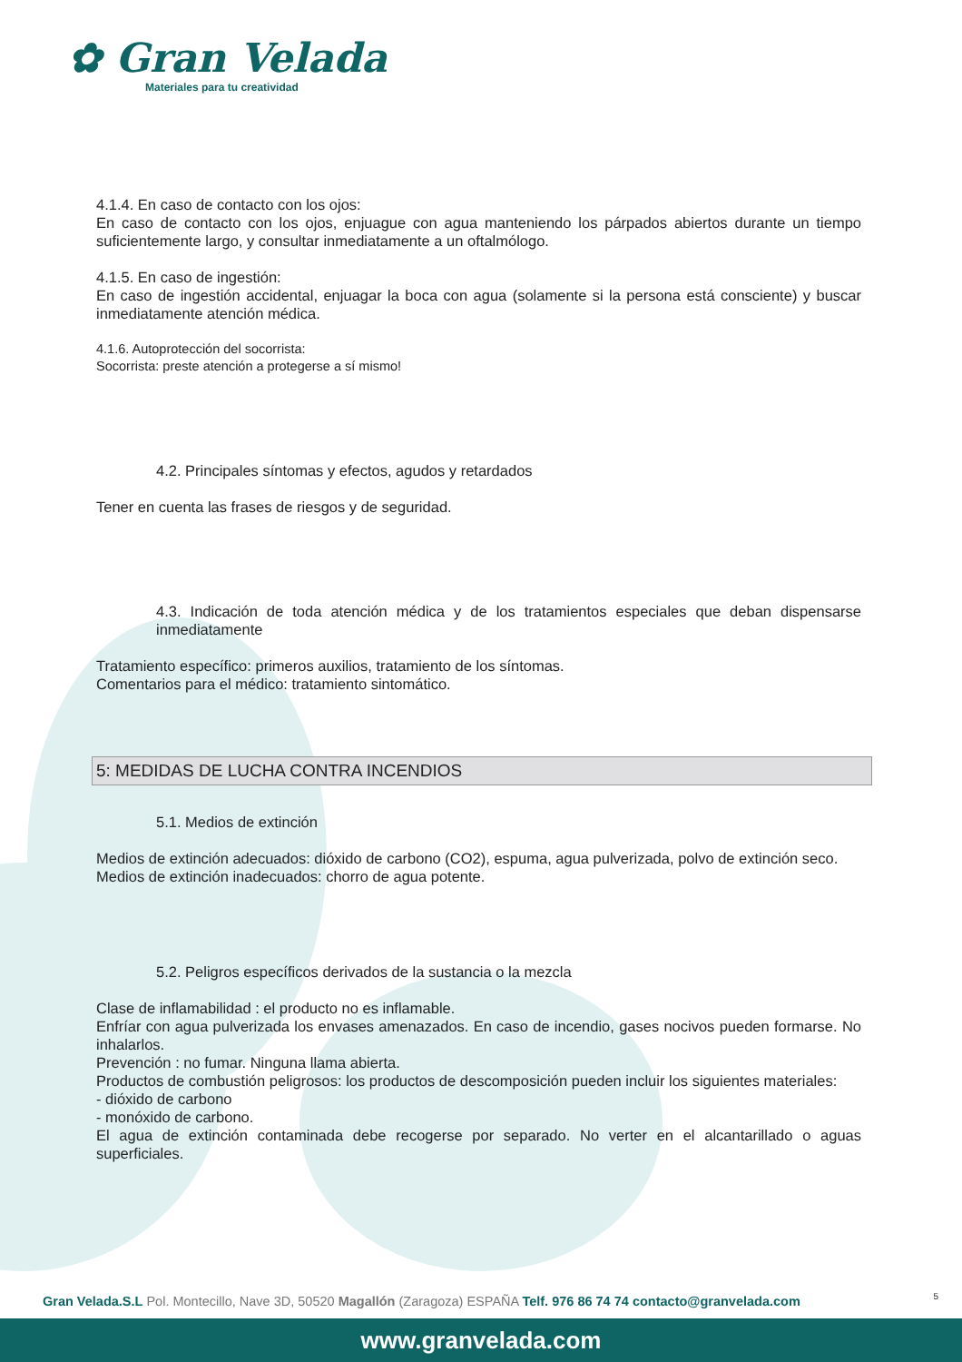✿ Gran Velada
Materiales para tu creatividad
4.1.4. En caso de contacto con los ojos:
En caso de contacto con los ojos, enjuague con agua manteniendo los párpados abiertos durante un tiempo suficientemente largo, y consultar inmediatamente a un oftalmólogo.
4.1.5. En caso de ingestión:
En caso de ingestión accidental, enjuagar la boca con agua (solamente si la persona está consciente) y buscar inmediatamente atención médica.
4.1.6. Autoprotección del socorrista:
Socorrista: preste atención a protegerse a sí mismo!
4.2. Principales síntomas y efectos, agudos y retardados
Tener en cuenta las frases de riesgos y de seguridad.
4.3. Indicación de toda atención médica y de los tratamientos especiales que deban dispensarse inmediatamente
Tratamiento específico: primeros auxilios, tratamiento de los síntomas.
Comentarios para el médico: tratamiento sintomático.
5: MEDIDAS DE LUCHA CONTRA INCENDIOS
5.1. Medios de extinción
Medios de extinción adecuados: dióxido de carbono (CO2), espuma, agua pulverizada, polvo de extinción seco.
Medios de extinción inadecuados: chorro de agua potente.
5.2. Peligros específicos derivados de la sustancia o la mezcla
Clase de inflamabilidad : el producto no es inflamable.
Enfríar con agua pulverizada los envases amenazados. En caso de incendio, gases nocivos pueden formarse. No inhalarlos.
Prevención : no fumar. Ninguna llama abierta.
Productos de combustión peligrosos: los productos de descomposición pueden incluir los siguientes materiales:
- dióxido de carbono
- monóxido de carbono.
El agua de extinción contaminada debe recogerse por separado. No verter en el alcantarillado o aguas superficiales.
Gran Velada.S.L Pol. Montecillo, Nave 3D, 50520 Magallón (Zaragoza) ESPAÑA Telf. 976 86 74 74 contacto@granvelada.com
5
www.granvelada.com